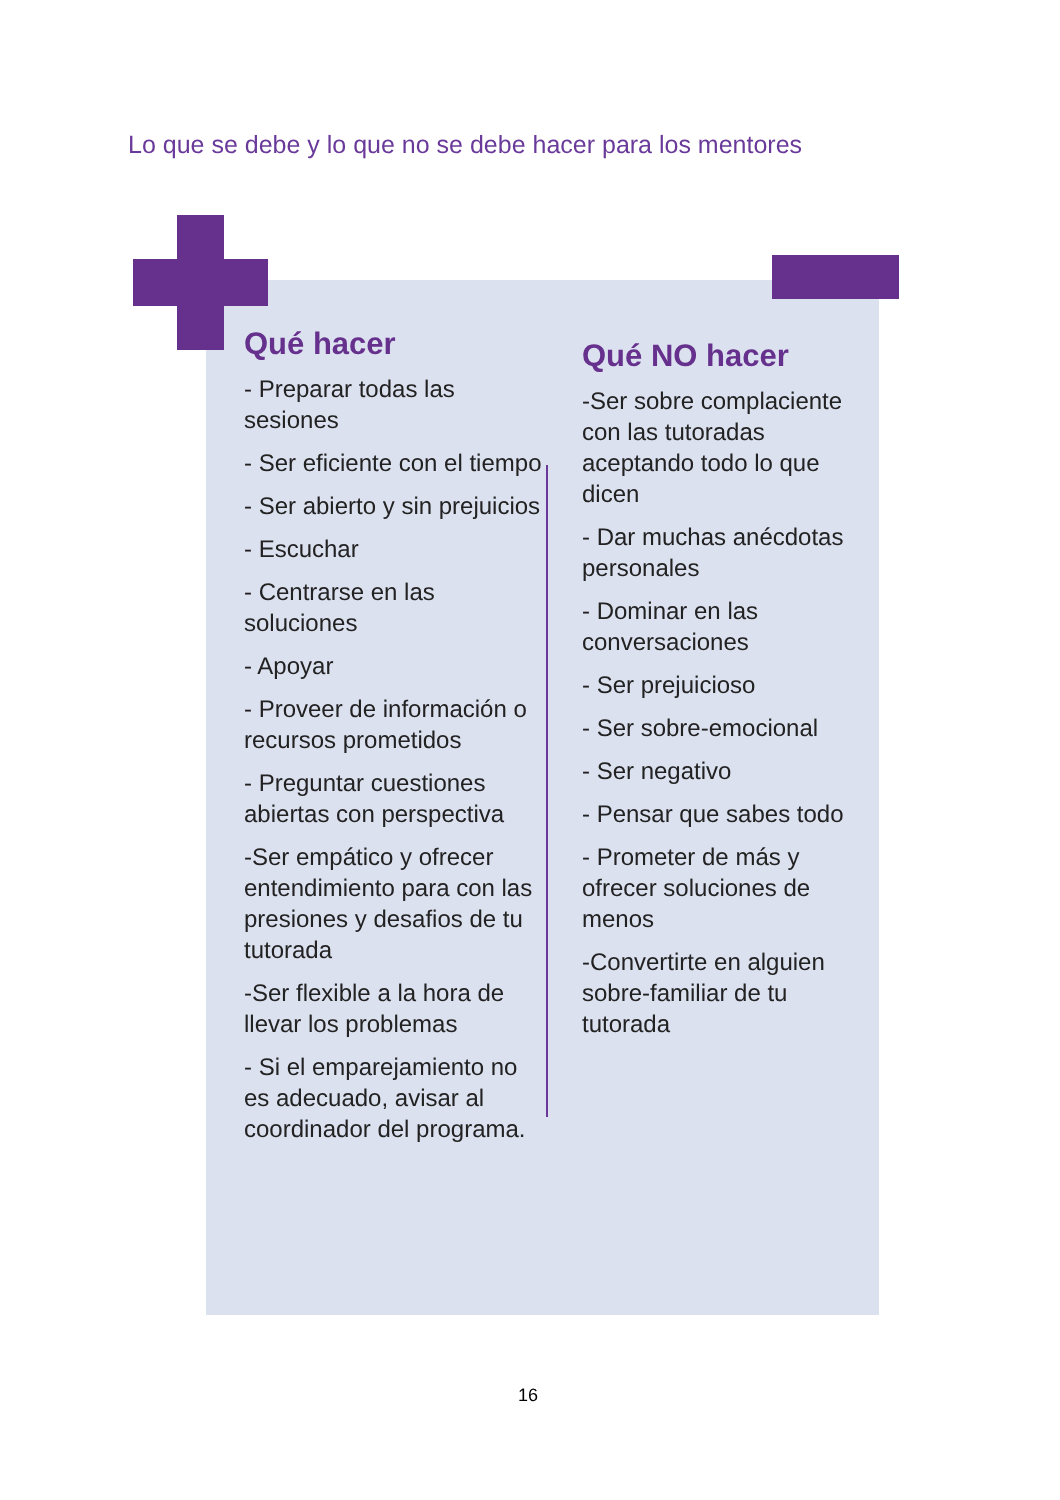Lo que se debe y lo que no se debe hacer para los mentores
Qué hacer
- Preparar todas las sesiones
- Ser eficiente con el tiempo
- Ser abierto y sin prejuicios
- Escuchar
- Centrarse en las soluciones
- Apoyar
- Proveer de información o recursos prometidos
- Preguntar cuestiones abiertas con perspectiva
-Ser empático y ofrecer entendimiento para con las presiones y desafios de tu tutorada
-Ser flexible a la hora de llevar los problemas
- Si el emparejamiento no es adecuado, avisar al coordinador del programa.
Qué NO hacer
-Ser sobre complaciente con las tutoradas aceptando todo lo que dicen
- Dar muchas anécdotas personales
- Dominar en las conversaciones
- Ser prejuicioso
- Ser sobre-emocional
- Ser negativo
- Pensar que sabes todo
- Prometer de más y ofrecer soluciones de menos
-Convertirte en alguien sobre-familiar de tu tutorada
16